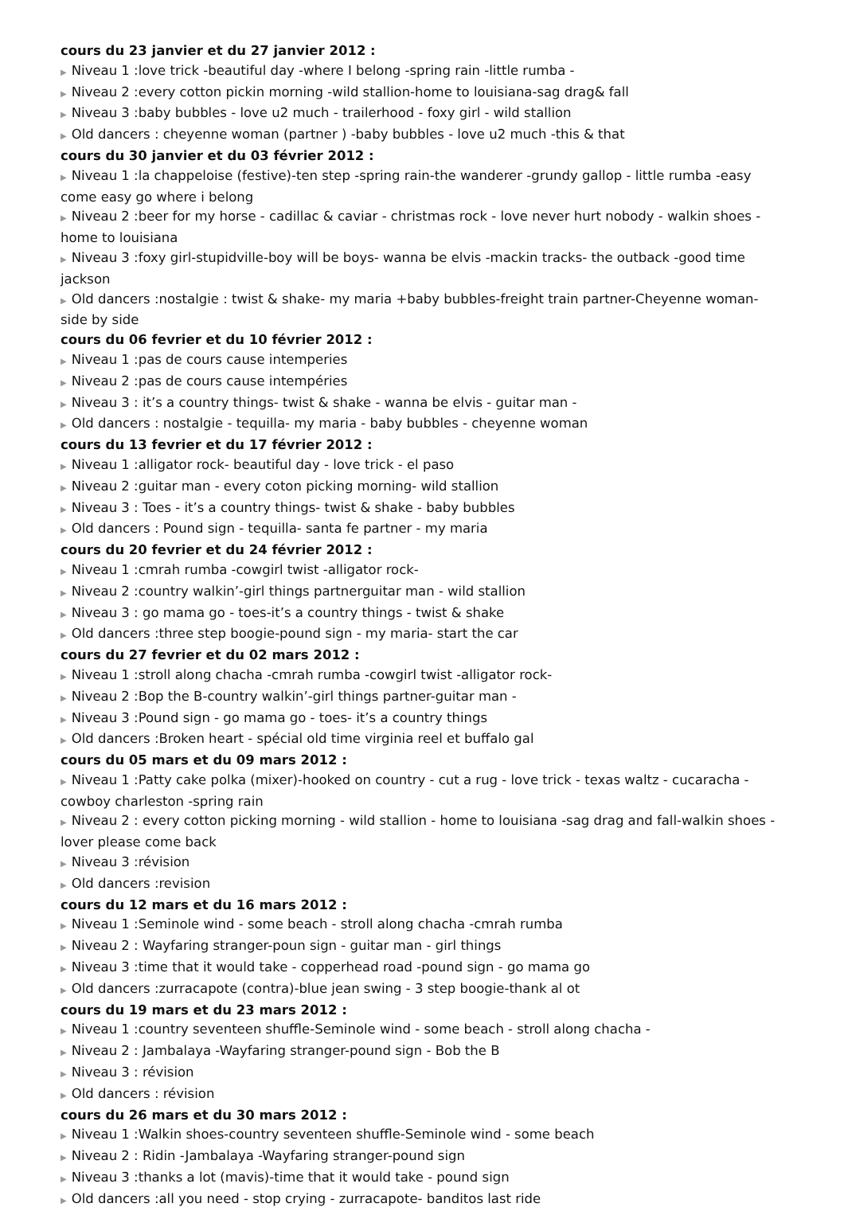cours du 23 janvier et du 27 janvier 2012 :
▶ Niveau 1 :love trick -beautiful day -where I belong -spring rain -little rumba -
▶ Niveau 2 :every cotton pickin morning -wild stallion-home to louisiana-sag drag& fall
▶ Niveau 3 :baby bubbles - love u2 much - trailerhood - foxy girl - wild stallion
▶ Old dancers : cheyenne woman (partner ) -baby bubbles - love u2 much -this & that
cours du 30 janvier et du 03 février 2012 :
▶ Niveau 1 :la chappeloise (festive)-ten step -spring rain-the wanderer -grundy gallop - little rumba -easy come easy go where i belong
▶ Niveau 2 :beer for my horse - cadillac & caviar - christmas rock - love never hurt nobody - walkin shoes - home to louisiana
▶ Niveau 3 :foxy girl-stupidville-boy will be boys- wanna be elvis -mackin tracks- the outback -good time jackson
▶ Old dancers :nostalgie : twist & shake- my maria +baby bubbles-freight train partner-Cheyenne woman-side by side
cours du 06 fevrier et du 10 février 2012 :
▶ Niveau 1 :pas de cours cause intemperies
▶ Niveau 2 :pas de cours cause intempéries
▶ Niveau 3 : it’s a country things- twist & shake - wanna be elvis - guitar man -
▶ Old dancers : nostalgie - tequilla- my maria - baby bubbles - cheyenne woman
cours du 13 fevrier et du 17 février 2012 :
▶ Niveau 1 :alligator rock- beautiful day - love trick - el paso
▶ Niveau 2 :guitar man - every coton picking morning- wild stallion
▶ Niveau 3 : Toes - it’s a country things- twist & shake - baby bubbles
▶ Old dancers : Pound sign - tequilla- santa fe partner - my maria
cours du 20 fevrier et du 24 février 2012 :
▶ Niveau 1 :cmrah rumba -cowgirl twist -alligator rock-
▶ Niveau 2 :country walkin’-girl things partnerguitar man - wild stallion
▶ Niveau 3 : go mama go - toes-it’s a country things - twist & shake
▶ Old dancers :three step boogie-pound sign - my maria- start the car
cours du 27 fevrier et du 02 mars 2012 :
▶ Niveau 1 :stroll along chacha -cmrah rumba -cowgirl twist -alligator rock-
▶ Niveau 2 :Bop the B-country walkin’-girl things partner-guitar man -
▶ Niveau 3 :Pound sign - go mama go - toes- it’s a country things
▶ Old dancers :Broken heart - spécial old time virginia reel et buffalo gal
cours du 05 mars et du 09 mars 2012 :
▶ Niveau 1 :Patty cake polka (mixer)-hooked on country - cut a rug - love trick - texas waltz - cucaracha - cowboy charleston -spring rain
▶ Niveau 2 : every cotton picking morning - wild stallion - home to louisiana -sag drag and fall-walkin shoes - lover please come back
▶ Niveau 3 :révision
▶ Old dancers :revision
cours du 12 mars et du 16 mars 2012 :
▶ Niveau 1 :Seminole wind - some beach - stroll along chacha -cmrah rumba
▶ Niveau 2 : Wayfaring stranger-poun sign - guitar man - girl things
▶ Niveau 3 :time that it would take - copperhead road -pound sign - go mama go
▶ Old dancers :zurracapote (contra)-blue jean swing - 3 step boogie-thank al ot
cours du 19 mars et du 23 mars 2012 :
▶ Niveau 1 :country seventeen shuffle-Seminole wind - some beach - stroll along chacha -
▶ Niveau 2 : Jambalaya -Wayfaring stranger-pound sign - Bob the B
▶ Niveau 3 : révision
▶ Old dancers : révision
cours du 26 mars et du 30 mars 2012 :
▶ Niveau 1 :Walkin shoes-country seventeen shuffle-Seminole wind - some beach
▶ Niveau 2 : Ridin -Jambalaya -Wayfaring stranger-pound sign
▶ Niveau 3 :thanks a lot (mavis)-time that it would take - pound sign
▶ Old dancers :all you need - stop crying - zurracapote- banditos last ride